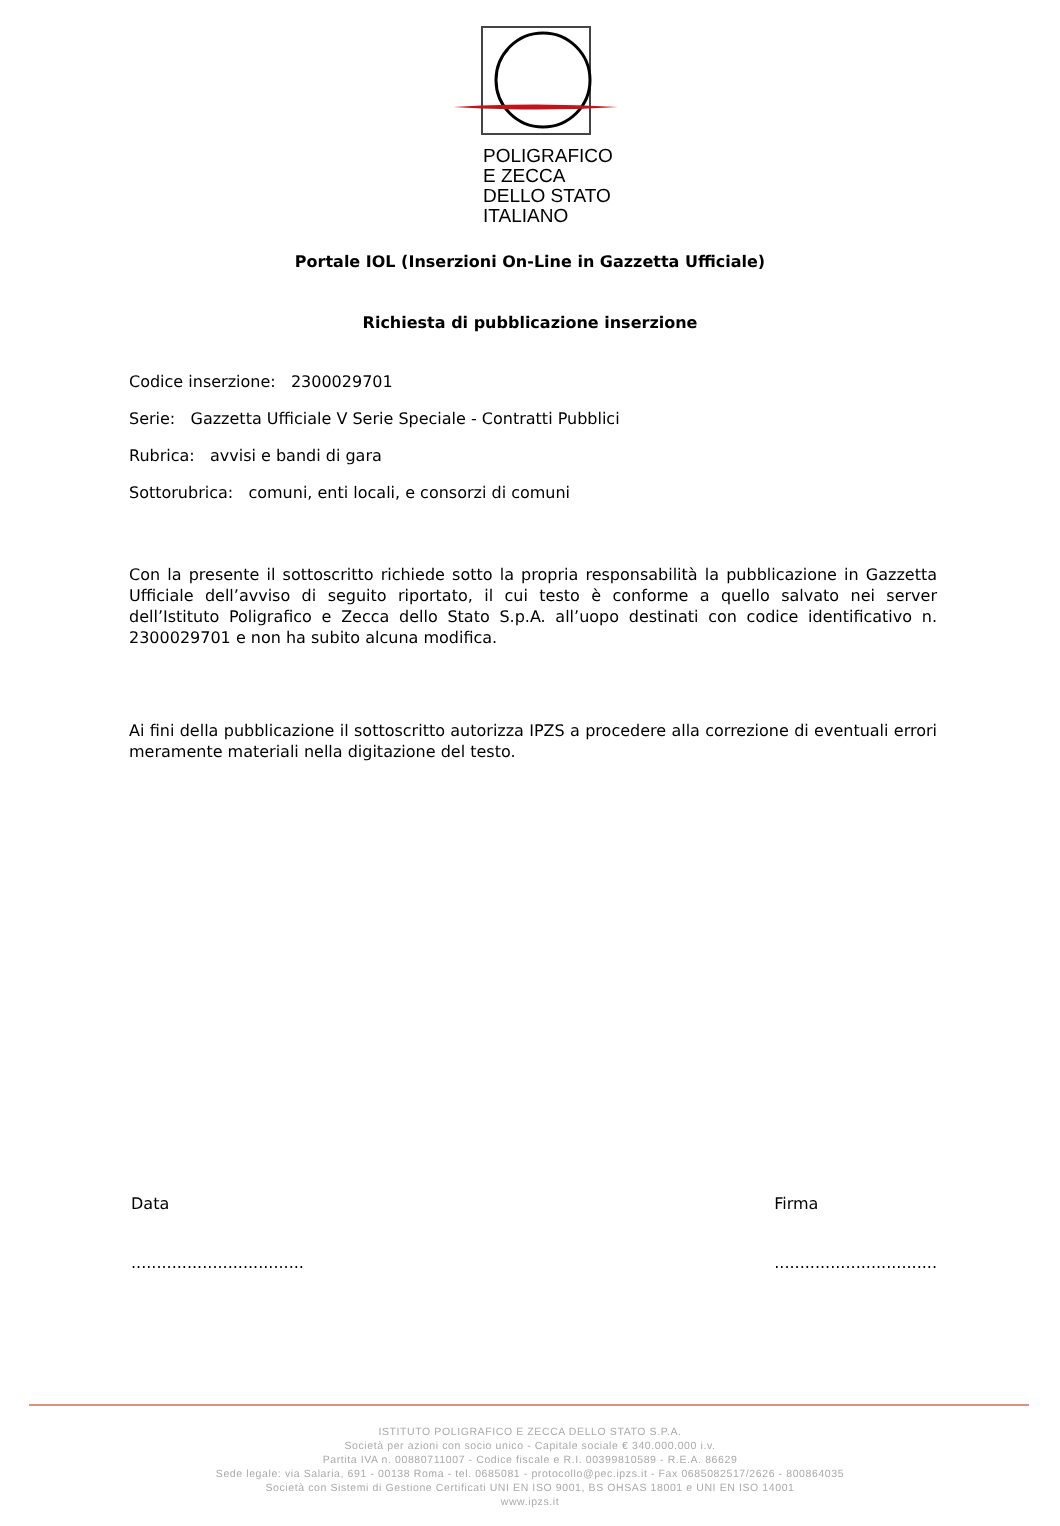POLIGRAFICO
E ZECCA
DELLO STATO
ITALIANO
Portale IOL (Inserzioni On-Line in Gazzetta Ufficiale)
Richiesta di pubblicazione inserzione
Codice inserzione: 2300029701
Serie: Gazzetta Ufficiale V Serie Speciale - Contratti Pubblici
Rubrica: avvisi e bandi di gara
Sottorubrica: comuni, enti locali, e consorzi di comuni
Con la presente il sottoscritto richiede sotto la propria responsabilità la pubblicazione in Gazzetta Ufficiale dell’avviso di seguito riportato, il cui testo è conforme a quello salvato nei server dell’Istituto Poligrafico e Zecca dello Stato S.p.A. all’uopo destinati con codice identificativo n. 2300029701 e non ha subito alcuna modifica.
Ai fini della pubblicazione il sottoscritto autorizza IPZS a procedere alla correzione di eventuali errori meramente materiali nella digitazione del testo.
Data
..................................
Firma
................................
ISTITUTO POLIGRAFICO E ZECCA DELLO STATO S.P.A.
Società per azioni con socio unico - Capitale sociale € 340.000.000 i.v.
Partita IVA n. 00880711007 - Codice fiscale e R.I. 00399810589 - R.E.A. 86629
Sede legale: via Salaria, 691 - 00138 Roma - tel. 0685081 - protocollo@pec.ipzs.it - Fax 0685082517/2626 - 800864035
Società con Sistemi di Gestione Certificati UNI EN ISO 9001, BS OHSAS 18001 e UNI EN ISO 14001
www.ipzs.it